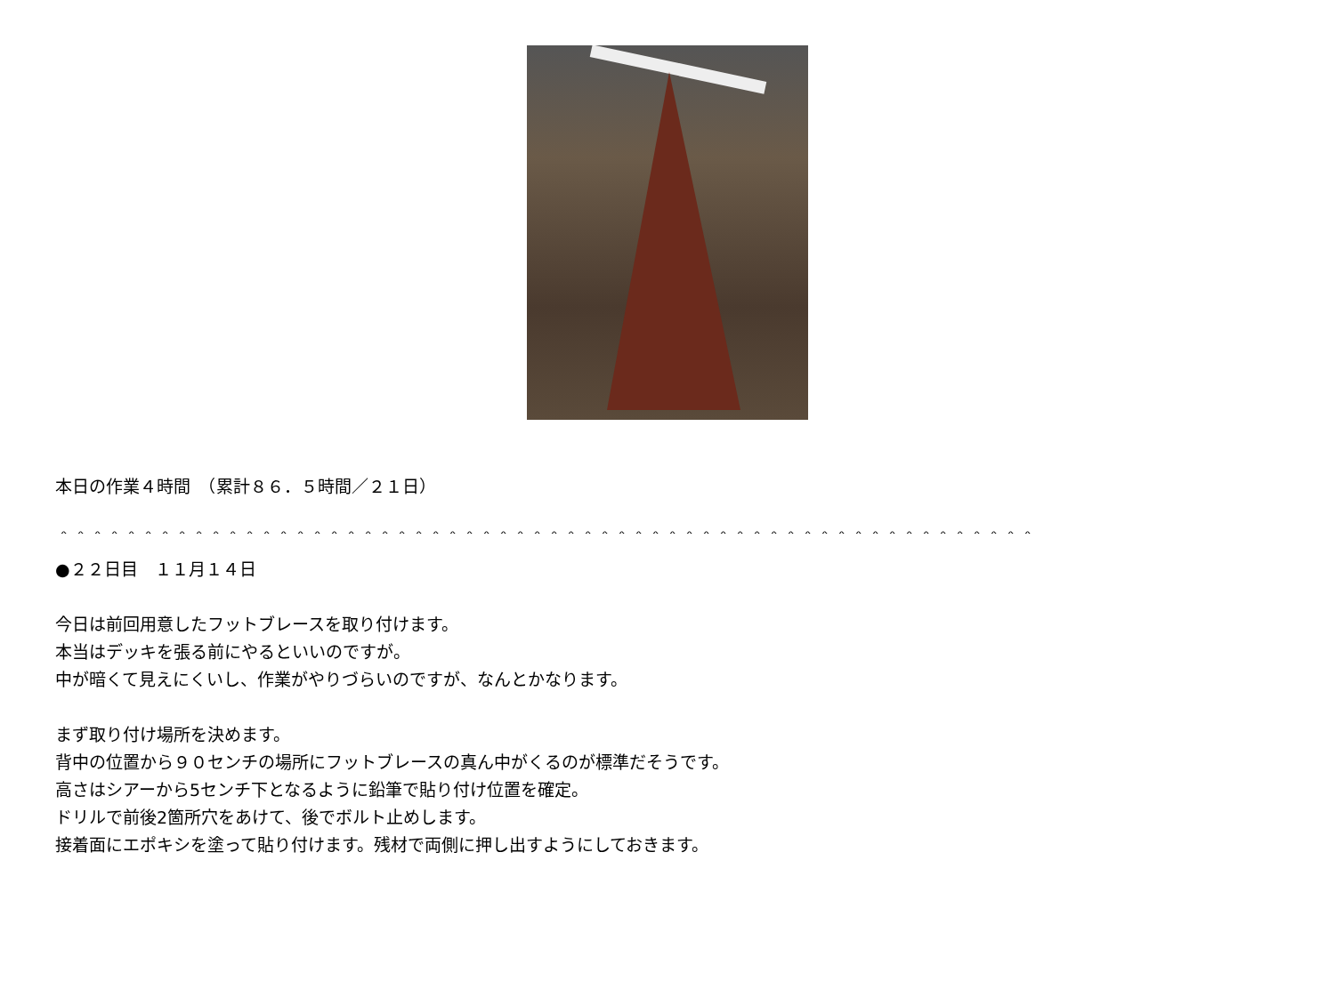本日の作業４時間　（累計８６．５時間／２１日）
＾＾＾＾＾＾＾＾＾＾＾＾＾＾＾＾＾＾＾＾＾＾＾＾＾＾＾＾＾＾＾＾＾＾＾＾＾＾＾＾＾＾＾＾＾＾＾＾＾＾＾＾＾＾＾＾＾＾
●２２日目　１１月１４日
今日は前回用意したフットブレースを取り付けます。
本当はデッキを張る前にやるといいのですが。
中が暗くて見えにくいし、作業がやりづらいのですが、なんとかなります。
まず取り付け場所を決めます。
背中の位置から９０センチの場所にフットブレースの真ん中がくるのが標準だそうです。
高さはシアーから5センチ下となるように鉛筆で貼り付け位置を確定。
ドリルで前後2箇所穴をあけて、後でボルト止めします。
接着面にエポキシを塗って貼り付けます。残材で両側に押し出すようにしておきます。